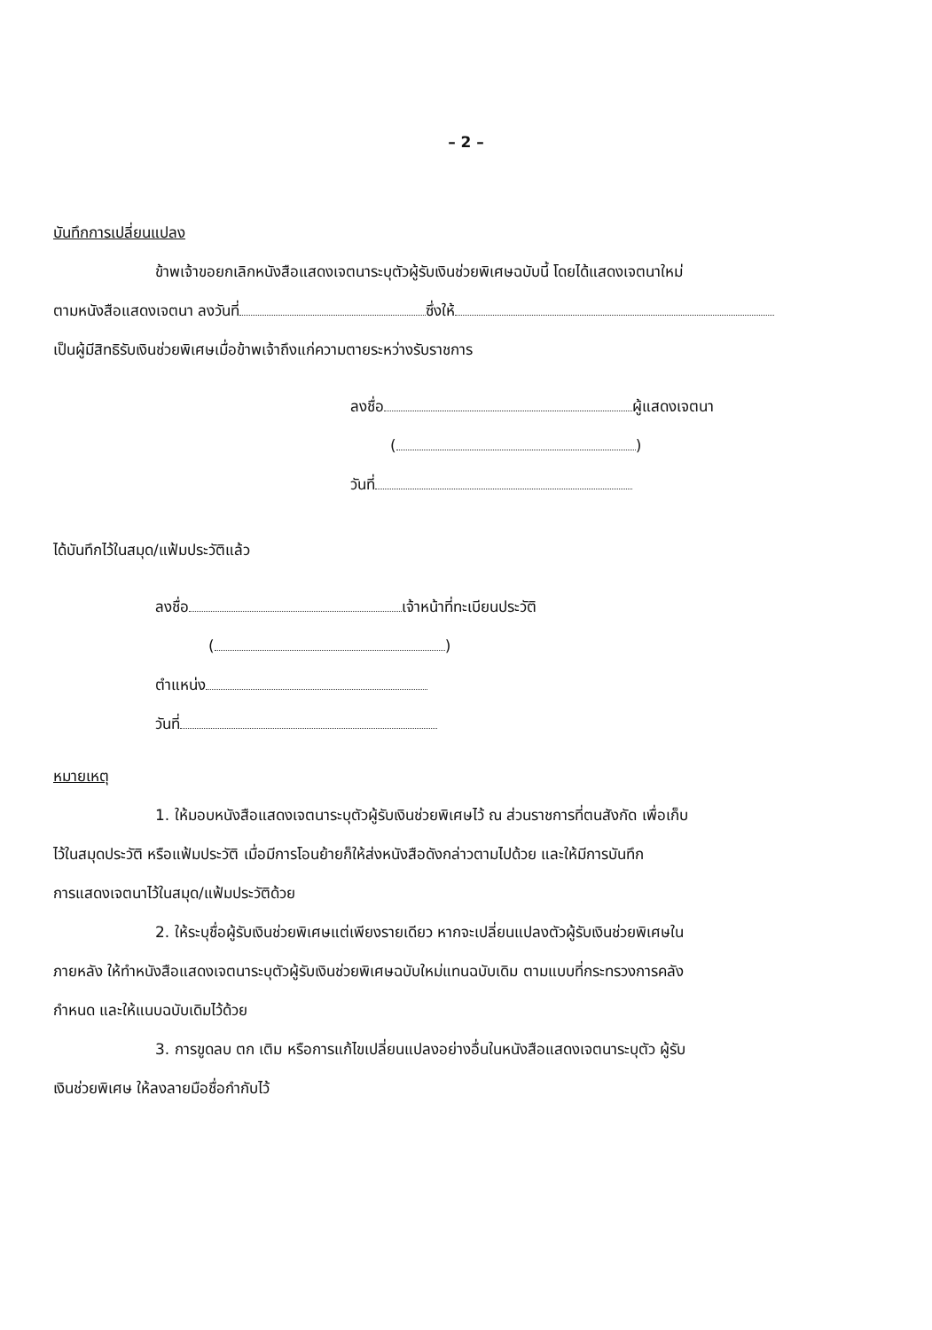– 2 –
บันทึกการเปลี่ยนแปลง
ข้าพเจ้าขอยกเลิกหนังสือแสดงเจตนาระบุตัวผู้รับเงินช่วยพิเศษฉบับนี้ โดยได้แสดงเจตนาใหม่
ตามหนังสือแสดงเจตนา ลงวันที่ ซึ่งให้
เป็นผู้มีสิทธิรับเงินช่วยพิเศษเมื่อข้าพเจ้าถึงแก่ความตายระหว่างรับราชการ
ลงชื่อ ผู้แสดงเจตนา
( )
วันที่
ได้บันทึกไว้ในสมุด/แฟ้มประวัติแล้ว
ลงชื่อ เจ้าหน้าที่ทะเบียนประวัติ
( )
ตำแหน่ง
วันที่
หมายเหตุ
1. ให้มอบหนังสือแสดงเจตนาระบุตัวผู้รับเงินช่วยพิเศษไว้ ณ ส่วนราชการที่ตนสังกัด เพื่อเก็บ
ไว้ในสมุดประวัติ หรือแฟ้มประวัติ เมื่อมีการโอนย้ายก็ให้ส่งหนังสือดังกล่าวตามไปด้วย และให้มีการบันทึก
การแสดงเจตนาไว้ในสมุด/แฟ้มประวัติด้วย
2. ให้ระบุชื่อผู้รับเงินช่วยพิเศษแต่เพียงรายเดียว หากจะเปลี่ยนแปลงตัวผู้รับเงินช่วยพิเศษใน
ภายหลัง ให้ทำหนังสือแสดงเจตนาระบุตัวผู้รับเงินช่วยพิเศษฉบับใหม่แทนฉบับเดิม ตามแบบที่กระทรวงการคลัง
กำหนด และให้แนบฉบับเดิมไว้ด้วย
3. การขูดลบ ตก เติม หรือการแก้ไขเปลี่ยนแปลงอย่างอื่นในหนังสือแสดงเจตนาระบุตัว ผู้รับ
เงินช่วยพิเศษ ให้ลงลายมือชื่อกำกับไว้